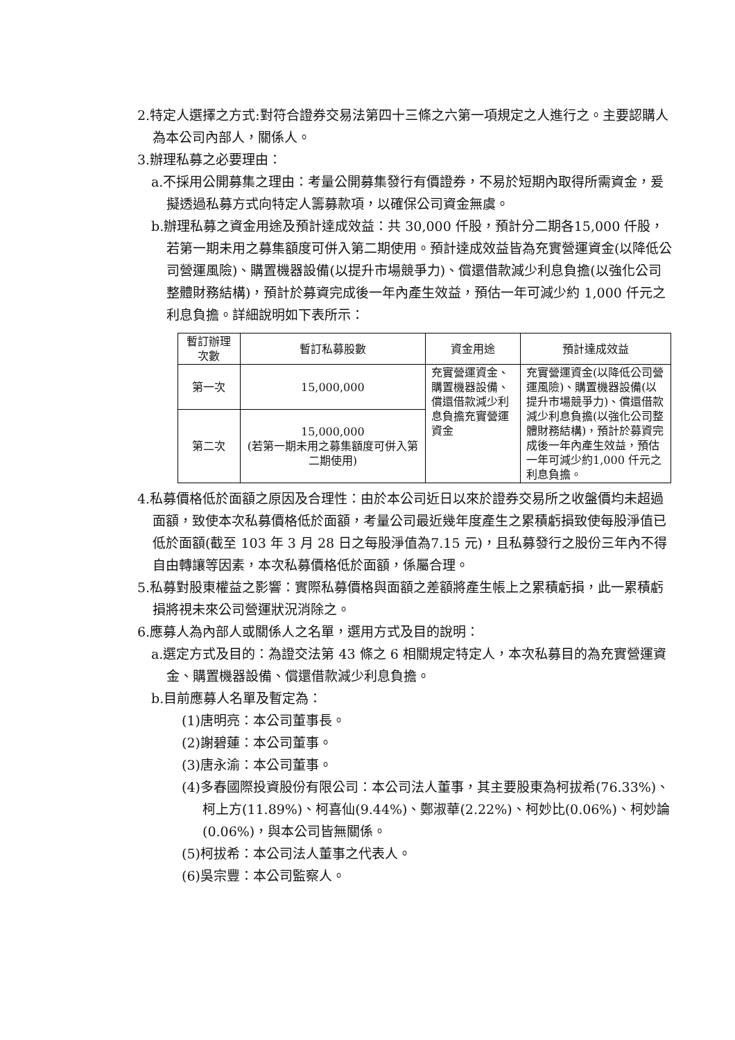2.特定人選擇之方式:對符合證券交易法第四十三條之六第一項規定之人進行之。主要認購人為本公司內部人，關係人。
3.辦理私募之必要理由：
a.不採用公開募集之理由：考量公開募集發行有價證券，不易於短期內取得所需資金，爰擬透過私募方式向特定人籌募款項，以確保公司資金無虞。
b.辦理私募之資金用途及預計達成效益：共 30,000 仟股，預計分二期各15,000 仟股，若第一期未用之募集額度可併入第二期使用。預計達成效益皆為充實營運資金(以降低公司營運風險)、購置機器設備(以提升市場競爭力)、償還借款減少利息負擔(以強化公司整體財務結構)，預計於募資完成後一年內產生效益，預估一年可減少約 1,000 仟元之利息負擔。詳細說明如下表所示：
| 暫訂辦理次數 | 暫訂私募股數 | 資金用途 | 預計達成效益 |
| --- | --- | --- | --- |
| 第一次 | 15,000,000 | 充實營運資金、購置機器設備、償還借款減少利息負擔充實營運資金 | 充實營運資金(以降低公司營運風險)、購置機器設備(以提升市場競爭力)、償還借款減少利息負擔(以強化公司整體財務結構)，預計於募資完成後一年內產生效益，預估一年可減少約1,000 仟元之利息負擔。 |
| 第二次 | 15,000,000 (若第一期未用之募集額度可併入第二期使用) | | |
4.私募價格低於面額之原因及合理性：由於本公司近日以來於證券交易所之收盤價均未超過面額，致使本次私募價格低於面額，考量公司最近幾年度產生之累積虧損致使每股淨值已低於面額(截至 103 年 3 月 28 日之每股淨值為7.15 元)，且私募發行之股份三年內不得自由轉讓等因素，本次私募價格低於面額，係屬合理。
5.私募對股東權益之影響：實際私募價格與面額之差額將產生帳上之累積虧損，此一累積虧損將視未來公司營運狀況消除之。
6.應募人為內部人或關係人之名單，選用方式及目的說明：
a.選定方式及目的：為證交法第 43 條之 6 相關規定特定人，本次私募目的為充實營運資金、購置機器設備、償還借款減少利息負擔。
b.目前應募人名單及暫定為：
(1)唐明亮：本公司董事長。
(2)謝碧蓮：本公司董事。
(3)唐永渝：本公司董事。
(4)多春國際投資股份有限公司：本公司法人董事，其主要股東為柯拔希(76.33%)、柯上方(11.89%)、柯喜仙(9.44%)、鄭淑華(2.22%)、柯妙比(0.06%)、柯妙論(0.06%)，與本公司皆無關係。
(5)柯拔希：本公司法人董事之代表人。
(6)吳宗豐：本公司監察人。